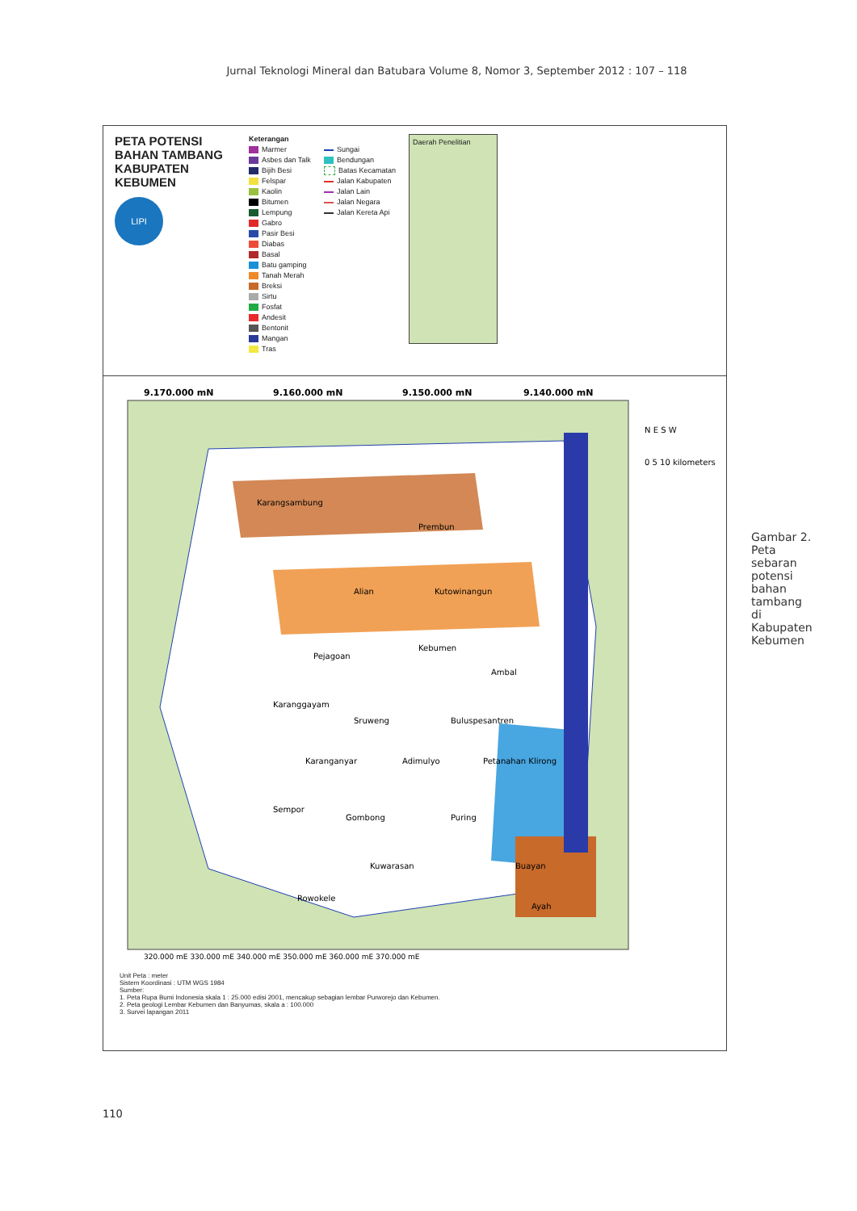Jurnal Teknologi Mineral dan Batubara Volume 8, Nomor 3, September 2012 : 107 – 118
PETA POTENSI BAHAN TAMBANG KABUPATEN KEBUMEN
LIPI
Keterangan
Marmer
Asbes dan Talk
Bijih Besi
Felspar
Kaolin
Bitumen
Lempung
Gabro
Pasir Besi
Diabas
Basal
Batu gamping
Tanah Merah
Breksi
Sirtu
Fosfat
Andesit
Bentonit
Mangan
Tras
Sungai
Bendungan
Batas Kecamatan
Jalan Kabupaten
Jalan Lain
Jalan Negara
Jalan Kereta Api
Daerah Penelitian
9.170.000 mN
9.160.000 mN
9.150.000 mN
9.140.000 mN
Karangsambung
Alian
Prembun
Kutowinangun
Kebumen
Pejagoan
Ambal
Karanggayam
Sruweng
Buluspesantren
Karanganyar
Adimulyo
Petanahan Klirong
Sempor
Gombong
Puring
Kuwarasan
Buayan
Rowokele
Ayah
320.000 mE 330.000 mE 340.000 mE 350.000 mE 360.000 mE 370.000 mE
0 5 10 kilometers
N E S W
Unit Peta : meter
Sistem Koordinasi : UTM WGS 1984
Sumber:
1. Peta Rupa Bumi Indonesia skala 1 : 25.000 edisi 2001, mencakup sebagian lembar Purworejo dan Kebumen.
2. Peta geologi Lembar Kebumen dan Banyumas, skala a : 100.000
3. Survei lapangan 2011
Gambar 2. Peta sebaran potensi bahan tambang di Kabupaten Kebumen
110